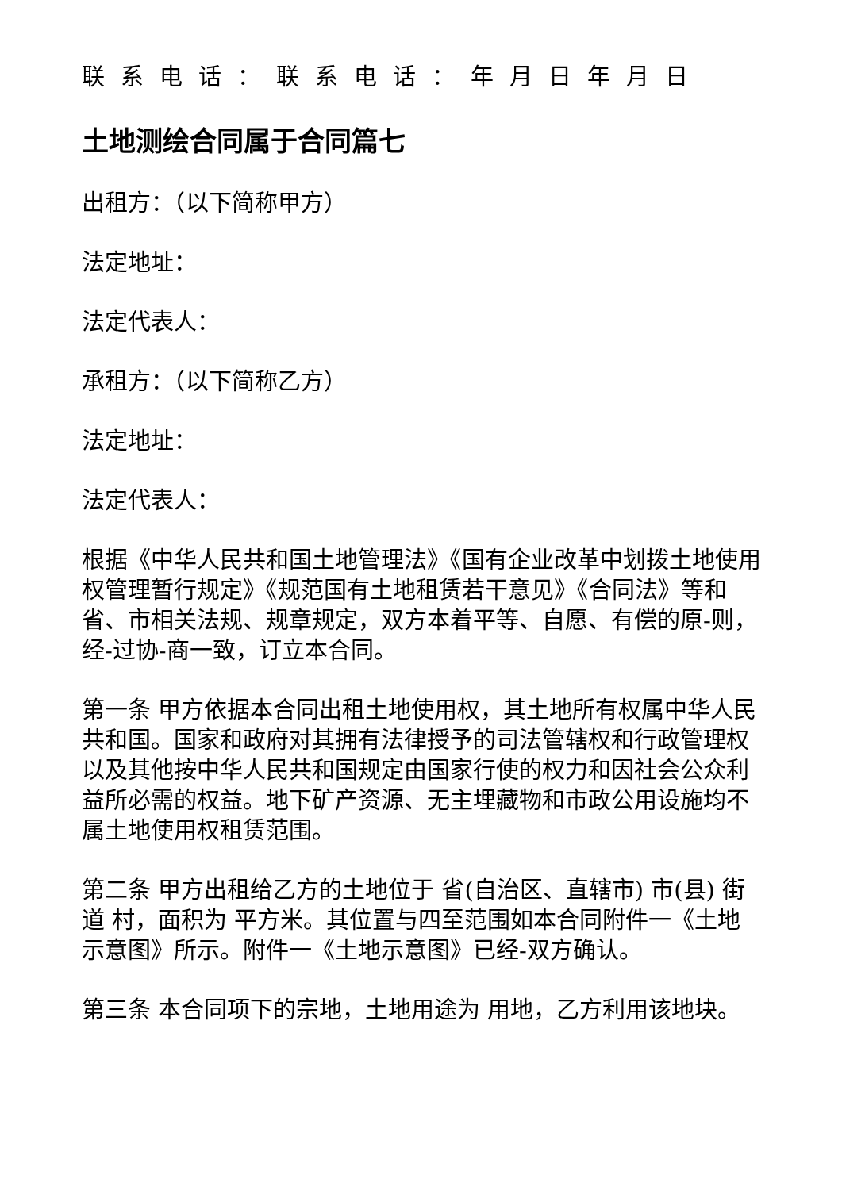联系电话：联系电话：年月日年月日
土地测绘合同属于合同篇七
出租方：（以下简称甲方）
法定地址：
法定代表人：
承租方：（以下简称乙方）
法定地址：
法定代表人：
根据《中华人民共和国土地管理法》《国有企业改革中划拨土地使用权管理暂行规定》《规范国有土地租赁若干意见》《合同法》等和省、市相关法规、规章规定，双方本着平等、自愿、有偿的原-则，经-过协-商一致，订立本合同。
第一条 甲方依据本合同出租土地使用权，其土地所有权属中华人民共和国。国家和政府对其拥有法律授予的司法管辖权和行政管理权以及其他按中华人民共和国规定由国家行使的权力和因社会公众利益所必需的权益。地下矿产资源、无主埋藏物和市政公用设施均不属土地使用权租赁范围。
第二条 甲方出租给乙方的土地位于 省(自治区、直辖市) 市(县) 街道 村，面积为 平方米。其位置与四至范围如本合同附件一《土地示意图》所示。附件一《土地示意图》已经-双方确认。
第三条 本合同项下的宗地，土地用途为 用地，乙方利用该地块。